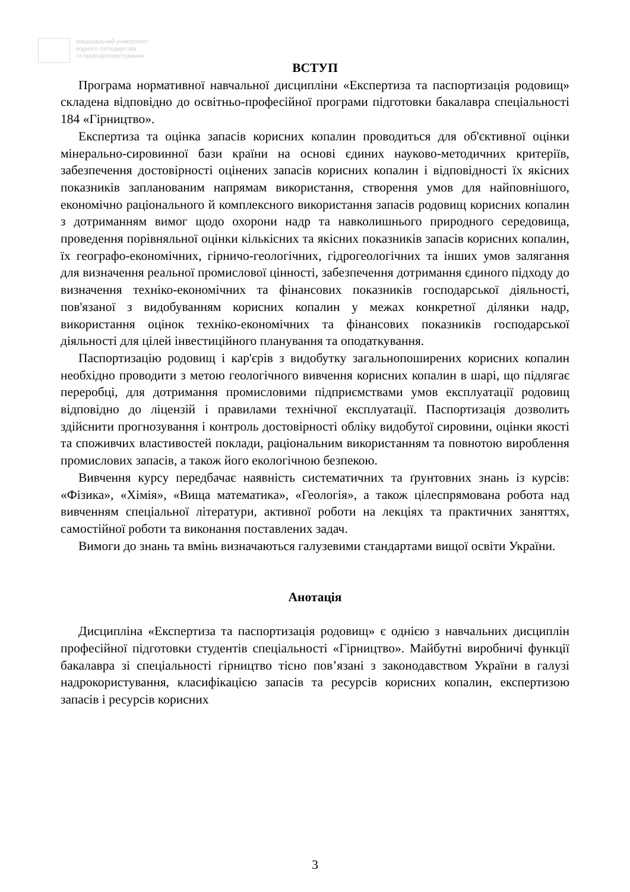Національний університет
водного господарства
та природокористування
ВСТУП
Програма нормативної навчальної дисципліни «Експертиза та паспортизація родовищ» складена відповідно до освітньо-професійної програми підготовки бакалавра спеціальності 184 «Гірництво».
Експертиза та оцінка запасів корисних копалин проводиться для об'єктивної оцінки мінерально-сировинної бази країни на основі єдиних науково-методичних критеріїв, забезпечення достовірності оцінених запасів корисних копалин і відповідності їх якісних показників запланованим напрямам використання, створення умов для найповнішого, економічно раціонального й комплексного використання запасів родовищ корисних копалин з дотриманням вимог щодо охорони надр та навколишнього природного середовища, проведення порівняльної оцінки кількісних та якісних показників запасів корисних копалин, їх географо-економічних, гірничо-геологічних, гідрогеологічних та інших умов залягання для визначення реальної промислової цінності, забезпечення дотримання єдиного підходу до визначення техніко-економічних та фінансових показників господарської діяльності, пов'язаної з видобуванням корисних копалин у межах конкретної ділянки надр, використання оцінок техніко-економічних та фінансових показників господарської діяльності для цілей інвестиційного планування та оподаткування.
Паспортизацію родовищ і кар'єрів з видобутку загальнопоширених корисних копалин необхідно проводити з метою геологічного вивчення корисних копалин в шарі, що підлягає переробці, для дотримання промисловими підприємствами умов експлуатації родовищ відповідно до ліцензій і правилами технічної експлуатації. Паспортизація дозволить здійснити прогнозування і контроль достовірності обліку видобутої сировини, оцінки якості та споживчих властивостей поклади, раціональним використанням та повнотою вироблення промислових запасів, а також його екологічною безпекою.
Вивчення курсу передбачає наявність систематичних та ґрунтовних знань із курсів: «Фізика», «Хімія», «Вища математика», «Геологія», а також цілеспрямована робота над вивченням спеціальної літератури, активної роботи на лекціях та практичних заняттях, самостійної роботи та виконання поставлених задач.
Вимоги до знань та вмінь визначаються галузевими стандартами вищої освіти України.
Анотація
Дисципліна «Експертиза та паспортизація родовищ» є однією з навчальних дисциплін професійної підготовки студентів спеціальності «Гірництво». Майбутні виробничі функції бакалавра зі спеціальності гірництво тісно пов’язані з законодавством України в галузі надрокористування, класифікацією запасів та ресурсів корисних копалин, експертизою запасів і ресурсів корисних
3